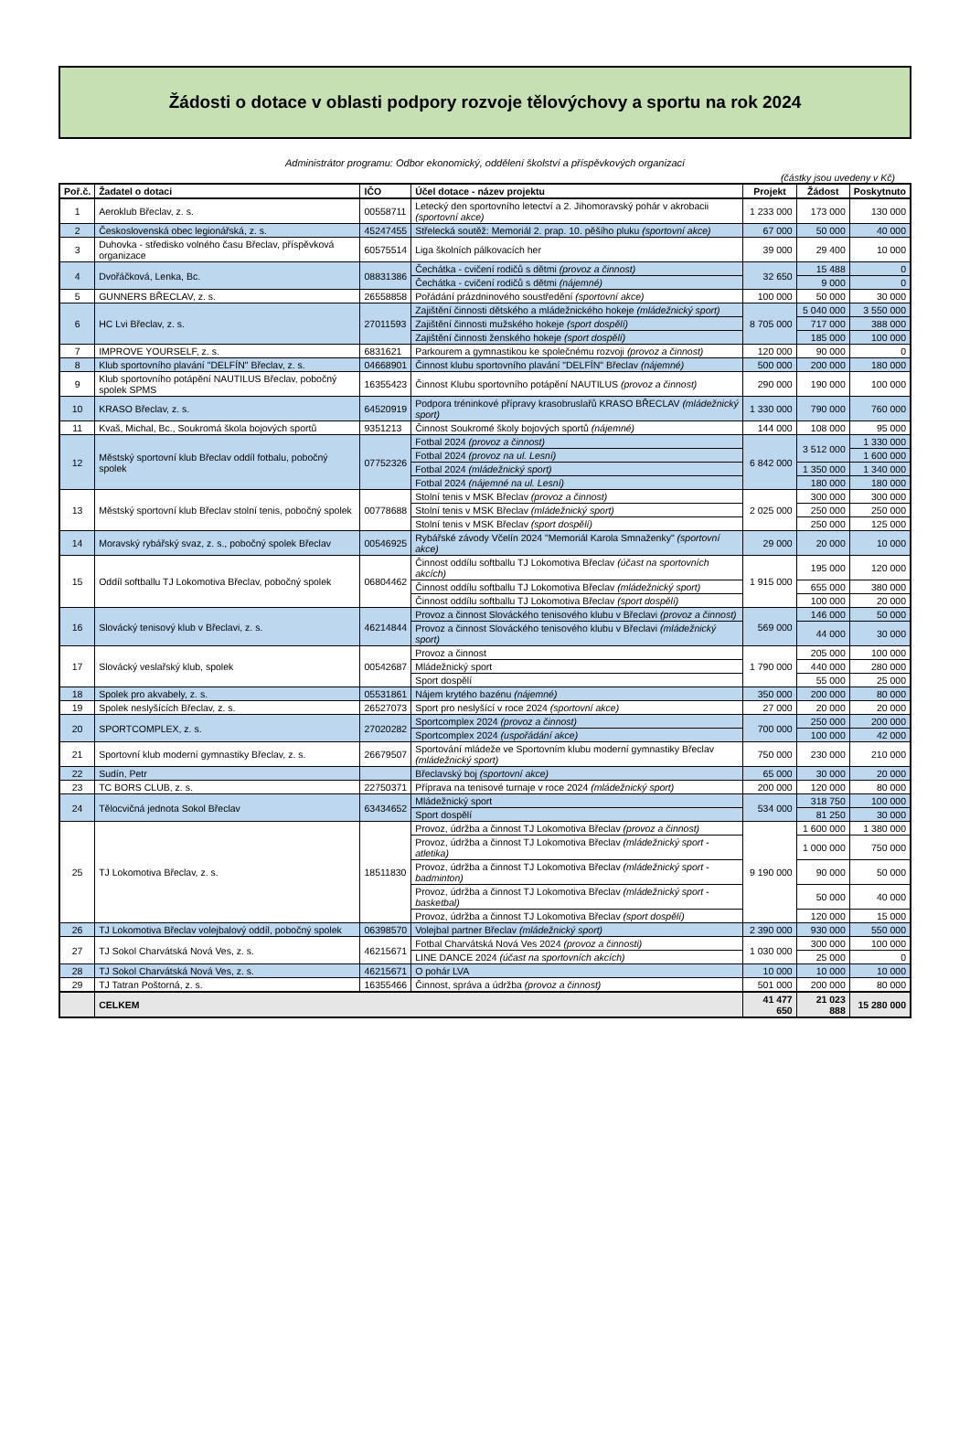Žádosti o dotace v oblasti podpory rozvoje tělovýchovy a sportu na rok 2024
Administrátor programu: Odbor ekonomický, oddělení školství a příspěvkových organizací
(částky jsou uvedeny v Kč)
| Poř.č. | Žadatel o dotaci | IČO | Účel dotace - název projektu | Projekt | Žádost | Poskytnuto |
| --- | --- | --- | --- | --- | --- | --- |
| 1 | Aeroklub Břeclav, z. s. | 00558711 | Letecký den sportovního letectví a 2. Jihomoravský pohár v akrobacii (sportovní akce) | 1 233 000 | 173 000 | 130 000 |
| 2 | Československá obec legionářská, z. s. | 45247455 | Střelecká soutěž: Memoriál 2. prap. 10. pěšího pluku (sportovní akce) | 67 000 | 50 000 | 40 000 |
| 3 | Duhovka - středisko volného času Břeclav, příspěvková organizace | 60575514 | Liga školních pálkovacích her | 39 000 | 29 400 | 10 000 |
| 4 | Dvořáčková, Lenka, Bc. | 08831386 | Čechátka - cvičení rodičů s dětmi (provoz a činnost) | 32 650 | 15 488 | 0 |
| | | | Čechátka - cvičení rodičů s dětmi (nájemné) | | 9 000 | 0 |
| 5 | GUNNERS BŘECLAV, z. s. | 26558858 | Pořádání prázdninového soustředění (sportovní akce) | 100 000 | 50 000 | 30 000 |
| 6 | HC Lvi Břeclav, z. s. | 27011593 | Zajištění činnosti dětského a mládežnického hokeje (mládežnický sport) | 8 705 000 | 5 040 000 | 3 550 000 |
| | | | Zajištění činnosti mužského hokeje (sport dospělí) | | 717 000 | 388 000 |
| | | | Zajištění činnosti ženského hokeje (sport dospělí) | | 185 000 | 100 000 |
| 7 | IMPROVE YOURSELF, z. s. | 6831621 | Parkourem a gymnastikou ke společnému rozvoji (provoz a činnost) | 120 000 | 90 000 | 0 |
| 8 | Klub sportovního plavání "DELFÍN" Břeclav, z. s. | 04668901 | Činnost klubu sportovního plavání "DELFÍN" Břeclav (nájemné) | 500 000 | 200 000 | 180 000 |
| 9 | Klub sportovního potápění NAUTILUS Břeclav, pobočný spolek SPMS | 16355423 | Činnost Klubu sportovního potápění NAUTILUS (provoz a činnost) | 290 000 | 190 000 | 100 000 |
| 10 | KRASO Břeclav, z. s. | 64520919 | Podpora tréninkové přípravy krasobruslařů KRASO BŘECLAV (mládežnický sport) | 1 330 000 | 790 000 | 760 000 |
| 11 | Kvaš, Michal, Bc., Soukromá škola bojových sportů | 9351213 | Činnost Soukromé školy bojových sportů (nájemné) | 144 000 | 108 000 | 95 000 |
| 12 | Městský sportovní klub Břeclav oddíl fotbalu, pobočný spolek | 07752326 | Fotbal 2024 (provoz a činnost) | 6 842 000 | 3 512 000 | 1 330 000 |
| | | | Fotbal 2024 (provoz na ul. Lesní) | | | 1 600 000 |
| | | | Fotbal 2024 (mládežnický sport) | | 1 350 000 | 1 340 000 |
| | | | Fotbal 2024 (nájemné na ul. Lesní) | | 180 000 | 180 000 |
| 13 | Městský sportovní klub Břeclav stolní tenis, pobočný spolek | 00778688 | Stolní tenis v MSK Břeclav (provoz a činnost) | 2 025 000 | 300 000 | 300 000 |
| | | | Stolní tenis v MSK Břeclav (mládežnický sport) | | 250 000 | 250 000 |
| | | | Stolní tenis v MSK Břeclav (sport dospělí) | | 250 000 | 125 000 |
| 14 | Moravský rybářský svaz, z. s., pobočný spolek Břeclav | 00546925 | Rybářské závody Včelín 2024 "Memoriál Karola Smnaženky" (sportovní akce) | 29 000 | 20 000 | 10 000 |
| 15 | Oddíl softballu TJ Lokomotiva Břeclav, pobočný spolek | 06804462 | Činnost oddílu softballu TJ Lokomotiva Břeclav (účast na sportovních akcích) | 1 915 000 | 195 000 | 120 000 |
| | | | Činnost oddílu softballu TJ Lokomotiva Břeclav (mládežnický sport) | | 655 000 | 380 000 |
| | | | Činnost oddílu softballu TJ Lokomotiva Břeclav (sport dospělí) | | 100 000 | 20 000 |
| 16 | Slovácký tenisový klub v Břeclavi, z. s. | 46214844 | Provoz a činnost Slováckého tenisového klubu v Břeclavi (provoz a činnost) | 569 000 | 146 000 | 50 000 |
| | | | Provoz a činnost Slováckého tenisového klubu v Břeclavi (mládežnický sport) | | 44 000 | 30 000 |
| 17 | Slovácký veslařský klub, spolek | 00542687 | Provoz a činnost | 1 790 000 | 205 000 | 100 000 |
| | | | Mládežnický sport | | 440 000 | 280 000 |
| | | | Sport dospělí | | 55 000 | 25 000 |
| 18 | Spolek pro akvabely, z. s. | 05531861 | Nájem krytého bazénu (nájemné) | 350 000 | 200 000 | 80 000 |
| 19 | Spolek neslyšících Břeclav, z. s. | 26527073 | Sport pro neslyšící v roce 2024 (sportovní akce) | 27 000 | 20 000 | 20 000 |
| 20 | SPORTCOMPLEX, z. s. | 27020282 | Sportcomplex 2024 (provoz a činnost) | 700 000 | 250 000 | 200 000 |
| | | | Sportcomplex 2024 (uspořádání akce) | | 100 000 | 42 000 |
| 21 | Sportovní klub moderní gymnastiky Břeclav, z. s. | 26679507 | Sportování mládeže ve Sportovním klubu moderní gymnastiky Břeclav (mládežnický sport) | 750 000 | 230 000 | 210 000 |
| 22 | Sudín, Petr | | Břeclavský boj (sportovní akce) | 65 000 | 30 000 | 20 000 |
| 23 | TC BORS CLUB, z. s. | 22750371 | Příprava na tenisové turnaje v roce 2024 (mládežnický sport) | 200 000 | 120 000 | 80 000 |
| 24 | Tělocvičná jednota Sokol Břeclav | 63434652 | Mládežnický sport | 534 000 | 318 750 | 100 000 |
| | | | Sport dospělí | | 81 250 | 30 000 |
| 25 | TJ Lokomotiva Břeclav, z. s. | 18511830 | Provoz, údržba a činnost TJ Lokomotiva Břeclav (provoz a činnost) | 9 190 000 | 1 600 000 | 1 380 000 |
| | | | Provoz, údržba a činnost TJ Lokomotiva Břeclav (mládežnický sport - atletika) | | 1 000 000 | 750 000 |
| | | | Provoz, údržba a činnost TJ Lokomotiva Břeclav (mládežnický sport - badminton) | | 90 000 | 50 000 |
| | | | Provoz, údržba a činnost TJ Lokomotiva Břeclav (mládežnický sport - basketbal) | | 50 000 | 40 000 |
| | | | Provoz, údržba a činnost TJ Lokomotiva Břeclav (sport dospělí) | | 120 000 | 15 000 |
| 26 | TJ Lokomotiva Břeclav volejbalový oddíl, pobočný spolek | 06398570 | Volejbal partner Břeclav (mládežnický sport) | 2 390 000 | 930 000 | 550 000 |
| 27 | TJ Sokol Charvátská Nová Ves, z. s. | 46215671 | Fotbal Charvátská Nová Ves 2024 (provoz a činnosti) | 1 030 000 | 300 000 | 100 000 |
| | | | LINE DANCE 2024 (účast na sportovních akcích) | | 25 000 | 0 |
| 28 | TJ Sokol Charvátská Nová Ves, z. s. | 46215671 | O pohár LVA | 10 000 | 10 000 | 10 000 |
| 29 | TJ Tatran Poštorná, z. s. | 16355466 | Činnost, správa a údržba (provoz a činnost) | 501 000 | 200 000 | 80 000 |
| | CELKEM | | | 41 477 650 | 21 023 888 | 15 280 000 |